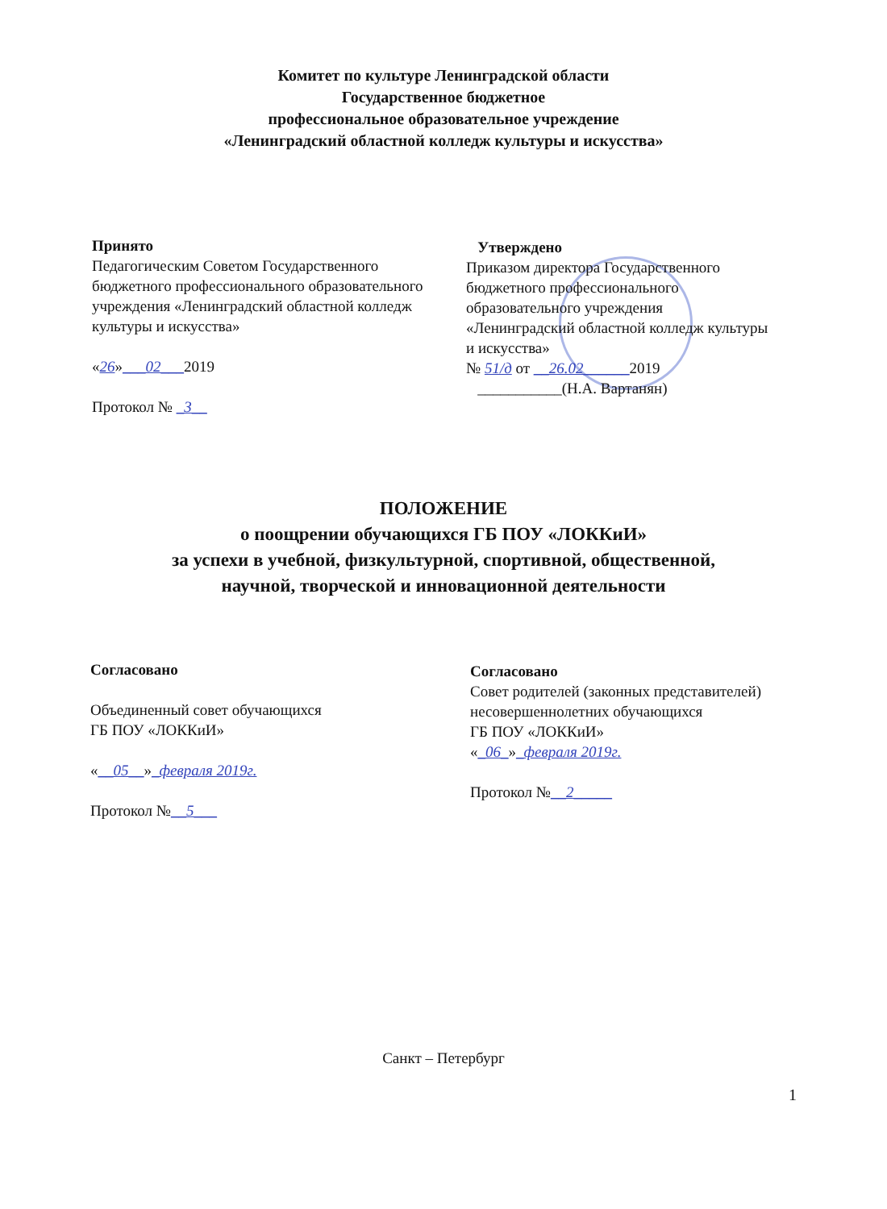Комитет по культуре Ленинградской области
Государственное бюджетное
профессиональное образовательное учреждение
«Ленинградский областной колледж культуры и искусства»
Принято
Педагогическим Советом Государственного бюджетного профессионального образовательного учреждения «Ленинградский областной колледж культуры и искусства»
«26»___02___2019
Протокол № _3__
Утверждено
Приказом директора Государственного бюджетного профессионального образовательного учреждения «Ленинградский областной колледж культуры и искусства»
№ 51/д от __26.02______2019
___________(Н.А. Вартанян)
ПОЛОЖЕНИЕ
о поощрении обучающихся ГБ ПОУ «ЛОККиИ»
за успехи в учебной, физкультурной, спортивной, общественной,
научной, творческой и инновационной деятельности
Согласовано
Объединенный совет обучающихся
ГБ ПОУ «ЛОККиИ»
«__05__»_февраля 2019г.
Протокол №__5___
Согласовано
Совет родителей (законных представителей) несовершеннолетних обучающихся
ГБ ПОУ «ЛОККиИ»
«_06_»_февраля 2019г.
Протокол №__2_____
Санкт – Петербург
1